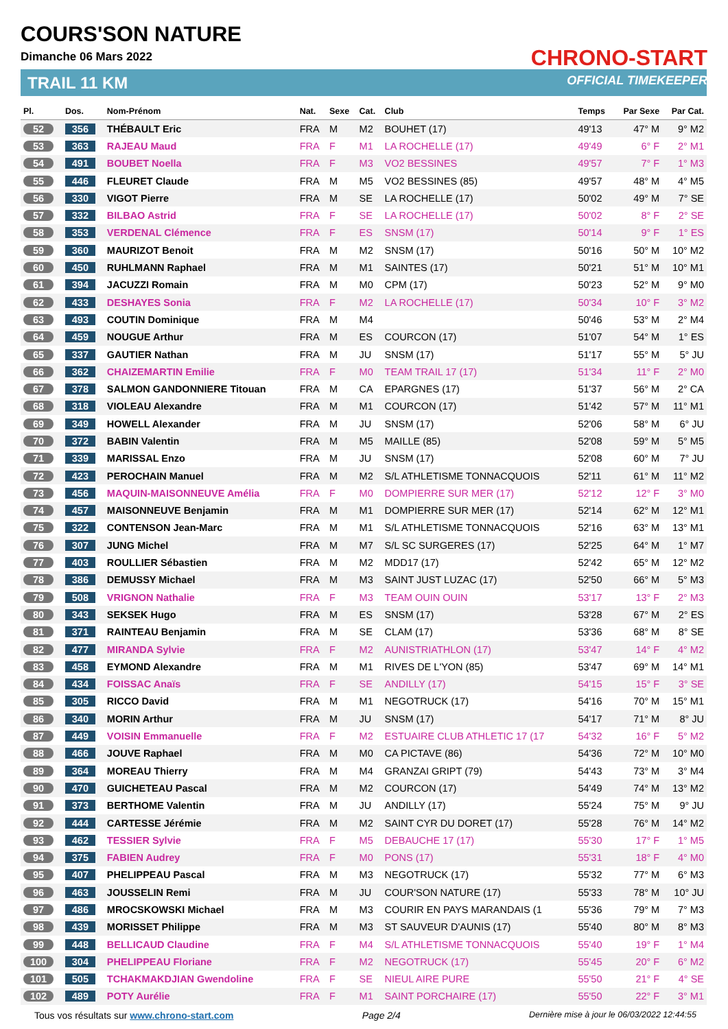COURS'SON NATURE
Dimanche 06 Mars 2022
TRAIL 11 KM
CHRONO-START
OFFICIAL TIMEKEEPER
| Pl. | Dos. | Nom-Prénom | Nat. | Sexe | Cat. | Club | Temps | Par Sexe | Par Cat. |
| --- | --- | --- | --- | --- | --- | --- | --- | --- | --- |
| 52 | 356 | THÉBAULT Eric | FRA | M | M2 | BOUHET (17) | 49'13 | 47° M | 9° M2 |
| 53 | 363 | RAJEAU Maud | FRA | F | M1 | LA ROCHELLE (17) | 49'49 | 6° F | 2° M1 |
| 54 | 491 | BOUBET Noella | FRA | F | M3 | VO2 BESSINES | 49'57 | 7° F | 1° M3 |
| 55 | 446 | FLEURET Claude | FRA | M | M5 | VO2 BESSINES (85) | 49'57 | 48° M | 4° M5 |
| 56 | 330 | VIGOT Pierre | FRA | M | SE | LA ROCHELLE (17) | 50'02 | 49° M | 7° SE |
| 57 | 332 | BILBAO Astrid | FRA | F | SE | LA ROCHELLE (17) | 50'02 | 8° F | 2° SE |
| 58 | 353 | VERDENAL Clémence | FRA | F | ES | SNSM (17) | 50'14 | 9° F | 1° ES |
| 59 | 360 | MAURIZOT Benoit | FRA | M | M2 | SNSM (17) | 50'16 | 50° M | 10° M2 |
| 60 | 450 | RUHLMANN Raphael | FRA | M | M1 | SAINTES (17) | 50'21 | 51° M | 10° M1 |
| 61 | 394 | JACUZZI Romain | FRA | M | M0 | CPM (17) | 50'23 | 52° M | 9° M0 |
| 62 | 433 | DESHAYES Sonia | FRA | F | M2 | LA ROCHELLE (17) | 50'34 | 10° F | 3° M2 |
| 63 | 493 | COUTIN Dominique | FRA | M | M4 | | 50'46 | 53° M | 2° M4 |
| 64 | 459 | NOUGUE Arthur | FRA | M | ES | COURCON (17) | 51'07 | 54° M | 1° ES |
| 65 | 337 | GAUTIER Nathan | FRA | M | JU | SNSM (17) | 51'17 | 55° M | 5° JU |
| 66 | 362 | CHAIZEMARTIN Emilie | FRA | F | M0 | TEAM TRAIL 17 (17) | 51'34 | 11° F | 2° M0 |
| 67 | 378 | SALMON GANDONNIERE Titouan | FRA | M | CA | EPARGNES (17) | 51'37 | 56° M | 2° CA |
| 68 | 318 | VIOLEAU Alexandre | FRA | M | M1 | COURCON (17) | 51'42 | 57° M | 11° M1 |
| 69 | 349 | HOWELL Alexander | FRA | M | JU | SNSM (17) | 52'06 | 58° M | 6° JU |
| 70 | 372 | BABIN Valentin | FRA | M | M5 | MAILLE (85) | 52'08 | 59° M | 5° M5 |
| 71 | 339 | MARISSAL Enzo | FRA | M | JU | SNSM (17) | 52'08 | 60° M | 7° JU |
| 72 | 423 | PEROCHAIN Manuel | FRA | M | M2 | S/L ATHLETISME TONNACQUOIS | 52'11 | 61° M | 11° M2 |
| 73 | 456 | MAQUIN-MAISONNEUVE Amélia | FRA | F | M0 | DOMPIERRE SUR MER (17) | 52'12 | 12° F | 3° M0 |
| 74 | 457 | MAISONNEUVE Benjamin | FRA | M | M1 | DOMPIERRE SUR MER (17) | 52'14 | 62° M | 12° M1 |
| 75 | 322 | CONTENSON Jean-Marc | FRA | M | M1 | S/L ATHLETISME TONNACQUOIS | 52'16 | 63° M | 13° M1 |
| 76 | 307 | JUNG Michel | FRA | M | M7 | S/L SC SURGERES (17) | 52'25 | 64° M | 1° M7 |
| 77 | 403 | ROULLIER Sébastien | FRA | M | M2 | MDD17 (17) | 52'42 | 65° M | 12° M2 |
| 78 | 386 | DEMUSSY Michael | FRA | M | M3 | SAINT JUST LUZAC (17) | 52'50 | 66° M | 5° M3 |
| 79 | 508 | VRIGNON Nathalie | FRA | F | M3 | TEAM OUIN OUIN | 53'17 | 13° F | 2° M3 |
| 80 | 343 | SEKSEK Hugo | FRA | M | ES | SNSM (17) | 53'28 | 67° M | 2° ES |
| 81 | 371 | RAINTEAU Benjamin | FRA | M | SE | CLAM (17) | 53'36 | 68° M | 8° SE |
| 82 | 477 | MIRANDA Sylvie | FRA | F | M2 | AUNISTRIATHLON (17) | 53'47 | 14° F | 4° M2 |
| 83 | 458 | EYMOND Alexandre | FRA | M | M1 | RIVES DE L'YON (85) | 53'47 | 69° M | 14° M1 |
| 84 | 434 | FOISSAC Anaïs | FRA | F | SE | ANDILLY (17) | 54'15 | 15° F | 3° SE |
| 85 | 305 | RICCO David | FRA | M | M1 | NEGOTRUCK (17) | 54'16 | 70° M | 15° M1 |
| 86 | 340 | MORIN Arthur | FRA | M | JU | SNSM (17) | 54'17 | 71° M | 8° JU |
| 87 | 449 | VOISIN Emmanuelle | FRA | F | M2 | ESTUAIRE CLUB ATHLETIC 17 (17 | 54'32 | 16° F | 5° M2 |
| 88 | 466 | JOUVE Raphael | FRA | M | M0 | CA PICTAVE (86) | 54'36 | 72° M | 10° M0 |
| 89 | 364 | MOREAU Thierry | FRA | M | M4 | GRANZAI GRIPT (79) | 54'43 | 73° M | 3° M4 |
| 90 | 470 | GUICHETEAU Pascal | FRA | M | M2 | COURCON (17) | 54'49 | 74° M | 13° M2 |
| 91 | 373 | BERTHOME Valentin | FRA | M | JU | ANDILLY (17) | 55'24 | 75° M | 9° JU |
| 92 | 444 | CARTESSE Jérémie | FRA | M | M2 | SAINT CYR DU DORET (17) | 55'28 | 76° M | 14° M2 |
| 93 | 462 | TESSIER Sylvie | FRA | F | M5 | DEBAUCHE 17 (17) | 55'30 | 17° F | 1° M5 |
| 94 | 375 | FABIEN Audrey | FRA | F | M0 | PONS (17) | 55'31 | 18° F | 4° M0 |
| 95 | 407 | PHELIPPEAU Pascal | FRA | M | M3 | NEGOTRUCK (17) | 55'32 | 77° M | 6° M3 |
| 96 | 463 | JOUSSELIN Remi | FRA | M | JU | COUR'SON NATURE (17) | 55'33 | 78° M | 10° JU |
| 97 | 486 | MROCSKOWSKI Michael | FRA | M | M3 | COURIR EN PAYS MARANDAIS (1 | 55'36 | 79° M | 7° M3 |
| 98 | 439 | MORISSET Philippe | FRA | M | M3 | ST SAUVEUR D'AUNIS (17) | 55'40 | 80° M | 8° M3 |
| 99 | 448 | BELLICAUD Claudine | FRA | F | M4 | S/L ATHLETISME TONNACQUOIS | 55'40 | 19° F | 1° M4 |
| 100 | 304 | PHELIPPEAU Floriane | FRA | F | M2 | NEGOTRUCK (17) | 55'45 | 20° F | 6° M2 |
| 101 | 505 | TCHAKMAKDJIAN Gwendoline | FRA | F | SE | NIEUL AIRE PURE | 55'50 | 21° F | 4° SE |
| 102 | 489 | POTY Aurélie | FRA | F | M1 | SAINT PORCHAIRE (17) | 55'50 | 22° F | 3° M1 |
Tous vos résultats sur www.chrono-start.com Page 2/4 Dernière mise à jour le 06/03/2022 12:44:55